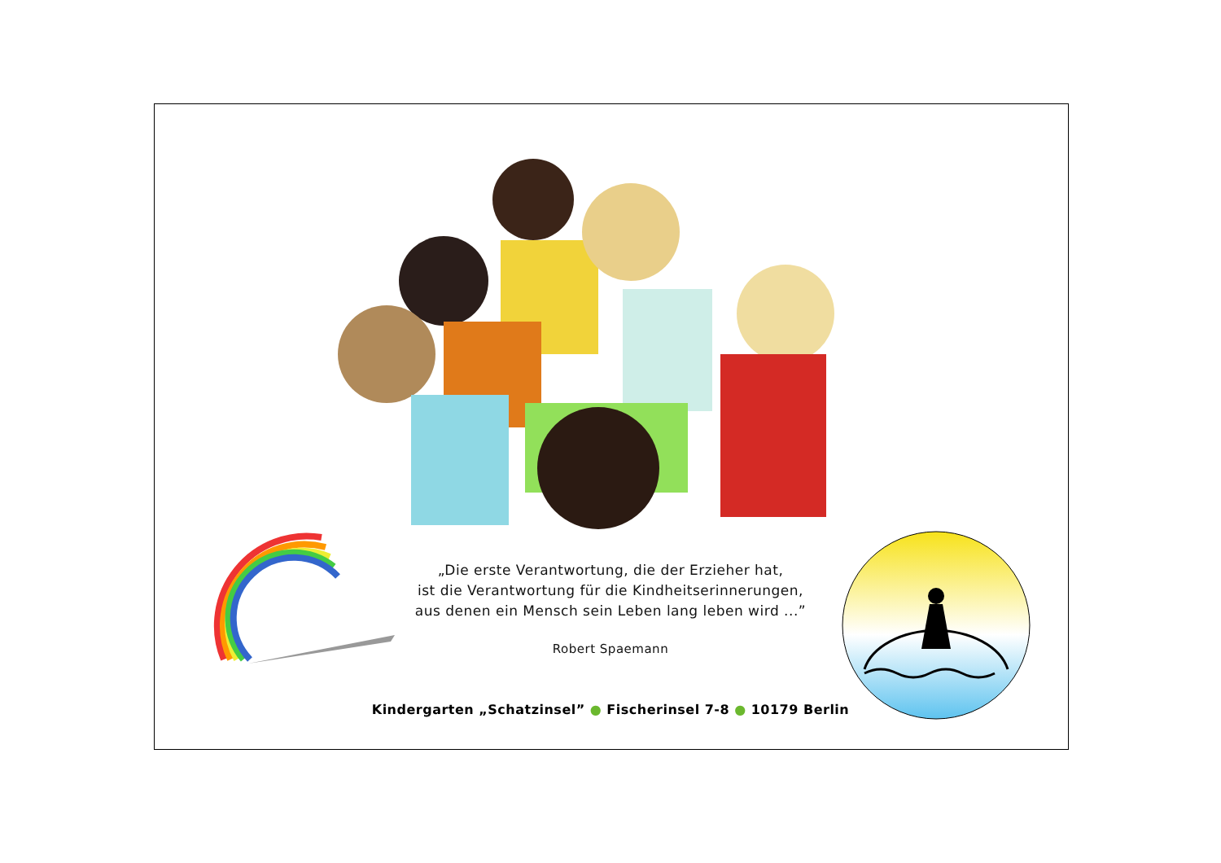„Die erste Verantwortung, die der Erzieher hat,
ist die Verantwortung für die Kindheitserinnerungen,
aus denen ein Mensch sein Leben lang leben wird ...”
Robert Spaemann
Kindergarten „Schatzinsel” ● Fischerinsel 7-8 ● 10179 Berlin